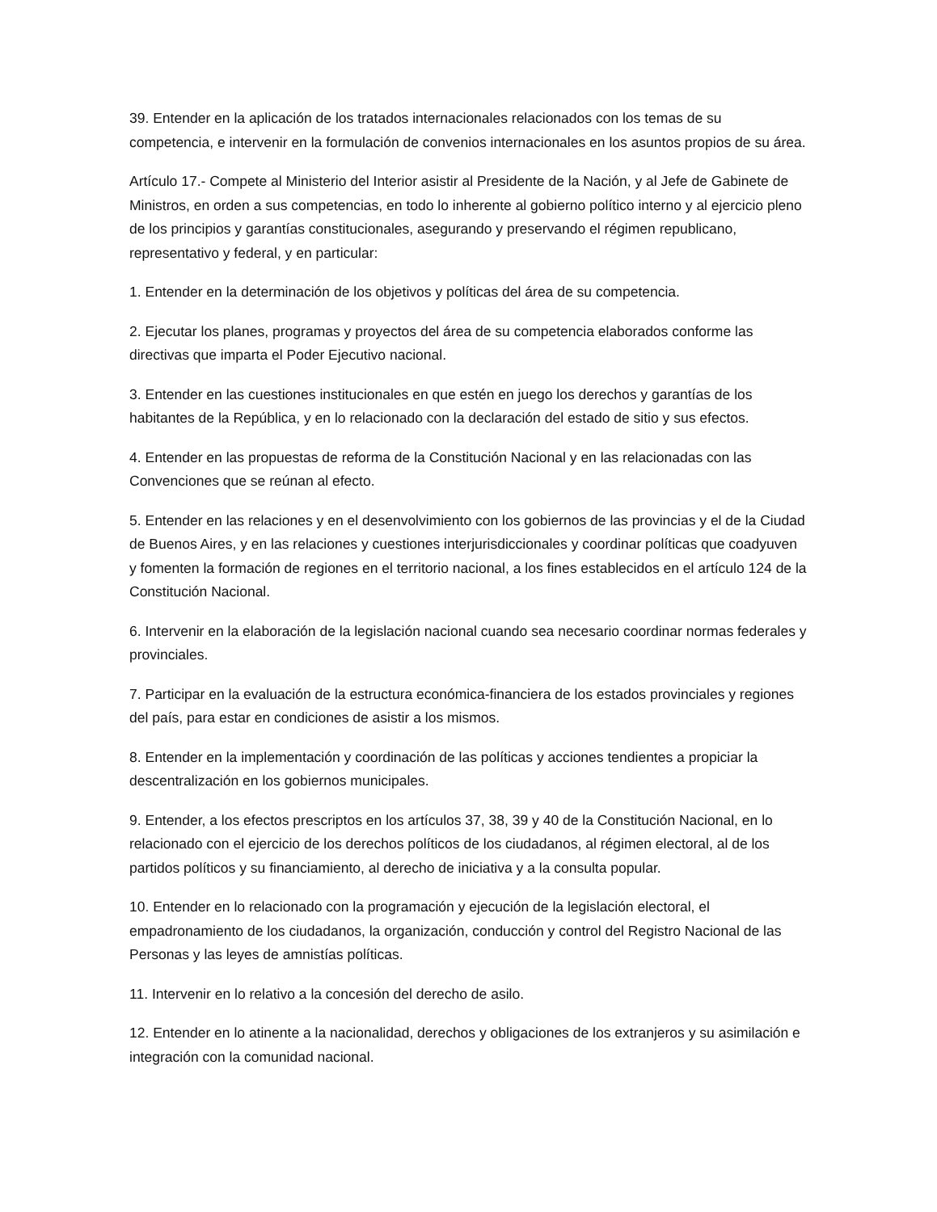39. Entender en la aplicación de los tratados internacionales relacionados con los temas de su competencia, e intervenir en la formulación de convenios internacionales en los asuntos propios de su área.
Artículo 17.- Compete al Ministerio del Interior asistir al Presidente de la Nación, y al Jefe de Gabinete de Ministros, en orden a sus competencias, en todo lo inherente al gobierno político interno y al ejercicio pleno de los principios y garantías constitucionales, asegurando y preservando el régimen republicano, representativo y federal, y en particular:
1. Entender en la determinación de los objetivos y políticas del área de su competencia.
2. Ejecutar los planes, programas y proyectos del área de su competencia elaborados conforme las directivas que imparta el Poder Ejecutivo nacional.
3. Entender en las cuestiones institucionales en que estén en juego los derechos y garantías de los habitantes de la República, y en lo relacionado con la declaración del estado de sitio y sus efectos.
4. Entender en las propuestas de reforma de la Constitución Nacional y en las relacionadas con las Convenciones que se reúnan al efecto.
5. Entender en las relaciones y en el desenvolvimiento con los gobiernos de las provincias y el de la Ciudad de Buenos Aires, y en las relaciones y cuestiones interjurisdiccionales y coordinar políticas que coadyuven y fomenten la formación de regiones en el territorio nacional, a los fines establecidos en el artículo 124 de la Constitución Nacional.
6. Intervenir en la elaboración de la legislación nacional cuando sea necesario coordinar normas federales y provinciales.
7. Participar en la evaluación de la estructura económica-financiera de los estados provinciales y regiones del país, para estar en condiciones de asistir a los mismos.
8. Entender en la implementación y coordinación de las políticas y acciones tendientes a propiciar la descentralización en los gobiernos municipales.
9. Entender, a los efectos prescriptos en los artículos 37, 38, 39 y 40 de la Constitución Nacional, en lo relacionado con el ejercicio de los derechos políticos de los ciudadanos, al régimen electoral, al de los partidos políticos y su financiamiento, al derecho de iniciativa y a la consulta popular.
10. Entender en lo relacionado con la programación y ejecución de la legislación electoral, el empadronamiento de los ciudadanos, la organización, conducción y control del Registro Nacional de las Personas y las leyes de amnistías políticas.
11. Intervenir en lo relativo a la concesión del derecho de asilo.
12. Entender en lo atinente a la nacionalidad, derechos y obligaciones de los extranjeros y su asimilación e integración con la comunidad nacional.